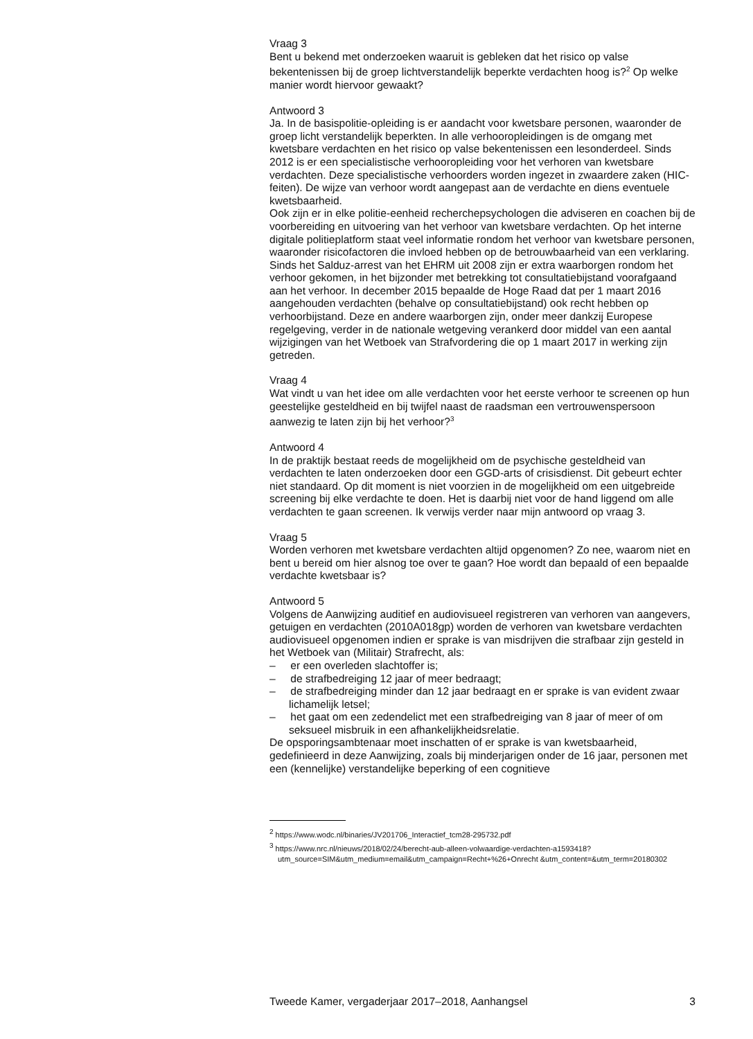Vraag 3
Bent u bekend met onderzoeken waaruit is gebleken dat het risico op valse bekentenissen bij de groep lichtverstandelijk beperkte verdachten hoog is?<sup>2</sup> Op welke manier wordt hiervoor gewaakt?
Antwoord 3
Ja. In de basispolitie-opleiding is er aandacht voor kwetsbare personen, waaronder de groep licht verstandelijk beperkten. In alle verhooropleidingen is de omgang met kwetsbare verdachten en het risico op valse bekentenissen een lesonderdeel. Sinds 2012 is er een specialistische verhooropleiding voor het verhoren van kwetsbare verdachten. Deze specialistische verhoorders worden ingezet in zwaardere zaken (HIC-feiten). De wijze van verhoor wordt aangepast aan de verdachte en diens eventuele kwetsbaarheid.
Ook zijn er in elke politie-eenheid recherchepsychologen die adviseren en coachen bij de voorbereiding en uitvoering van het verhoor van kwetsbare verdachten. Op het interne digitale politieplatform staat veel informatie rondom het verhoor van kwetsbare personen, waaronder risicofactoren die invloed hebben op de betrouwbaarheid van een verklaring.
Sinds het Salduz-arrest van het EHRM uit 2008 zijn er extra waarborgen rondom het verhoor gekomen, in het bijzonder met betrekking tot consultatiebijstand voorafgaand aan het verhoor. In december 2015 bepaalde de Hoge Raad dat per 1 maart 2016 aangehouden verdachten (behalve op consultatiebijstand) ook recht hebben op verhoorbijstand. Deze en andere waarborgen zijn, onder meer dankzij Europese regelgeving, verder in de nationale wetgeving verankerd door middel van een aantal wijzigingen van het Wetboek van Strafvordering die op 1 maart 2017 in werking zijn getreden.
Vraag 4
Wat vindt u van het idee om alle verdachten voor het eerste verhoor te screenen op hun geestelijke gesteldheid en bij twijfel naast de raadsman een vertrouwenspersoon aanwezig te laten zijn bij het verhoor?<sup>3</sup>
Antwoord 4
In de praktijk bestaat reeds de mogelijkheid om de psychische gesteldheid van verdachten te laten onderzoeken door een GGD-arts of crisisdienst. Dit gebeurt echter niet standaard. Op dit moment is niet voorzien in de mogelijkheid om een uitgebreide screening bij elke verdachte te doen. Het is daarbij niet voor de hand liggend om alle verdachten te gaan screenen. Ik verwijs verder naar mijn antwoord op vraag 3.
Vraag 5
Worden verhoren met kwetsbare verdachten altijd opgenomen? Zo nee, waarom niet en bent u bereid om hier alsnog toe over te gaan? Hoe wordt dan bepaald of een bepaalde verdachte kwetsbaar is?
Antwoord 5
Volgens de Aanwijzing auditief en audiovisueel registreren van verhoren van aangevers, getuigen en verdachten (2010A018gp) worden de verhoren van kwetsbare verdachten audiovisueel opgenomen indien er sprake is van misdrijven die strafbaar zijn gesteld in het Wetboek van (Militair) Strafrecht, als:
– er een overleden slachtoffer is;
– de strafbedreiging 12 jaar of meer bedraagt;
– de strafbedreiging minder dan 12 jaar bedraagt en er sprake is van evident zwaar lichamelijk letsel;
– het gaat om een zedendelict met een strafbedreiging van 8 jaar of meer of om seksueel misbruik in een afhankelijkheidsrelatie.
De opsporingsambtenaar moet inschatten of er sprake is van kwetsbaarheid, gedefinieerd in deze Aanwijzing, zoals bij minderjarigen onder de 16 jaar, personen met een (kennelijke) verstandelijke beperking of een cognitieve
<sup>2</sup> https://www.wodc.nl/binaries/JV201706_Interactief_tcm28-295732.pdf
<sup>3</sup> https://www.nrc.nl/nieuws/2018/02/24/berecht-aub-alleen-volwaardige-verdachten-a1593418?utm_source=SIM&utm_medium=email&utm_campaign=Recht+%26+Onrecht &utm_content=&utm_term=20180302
Tweede Kamer, vergaderjaar 2017–2018, Aanhangsel 3